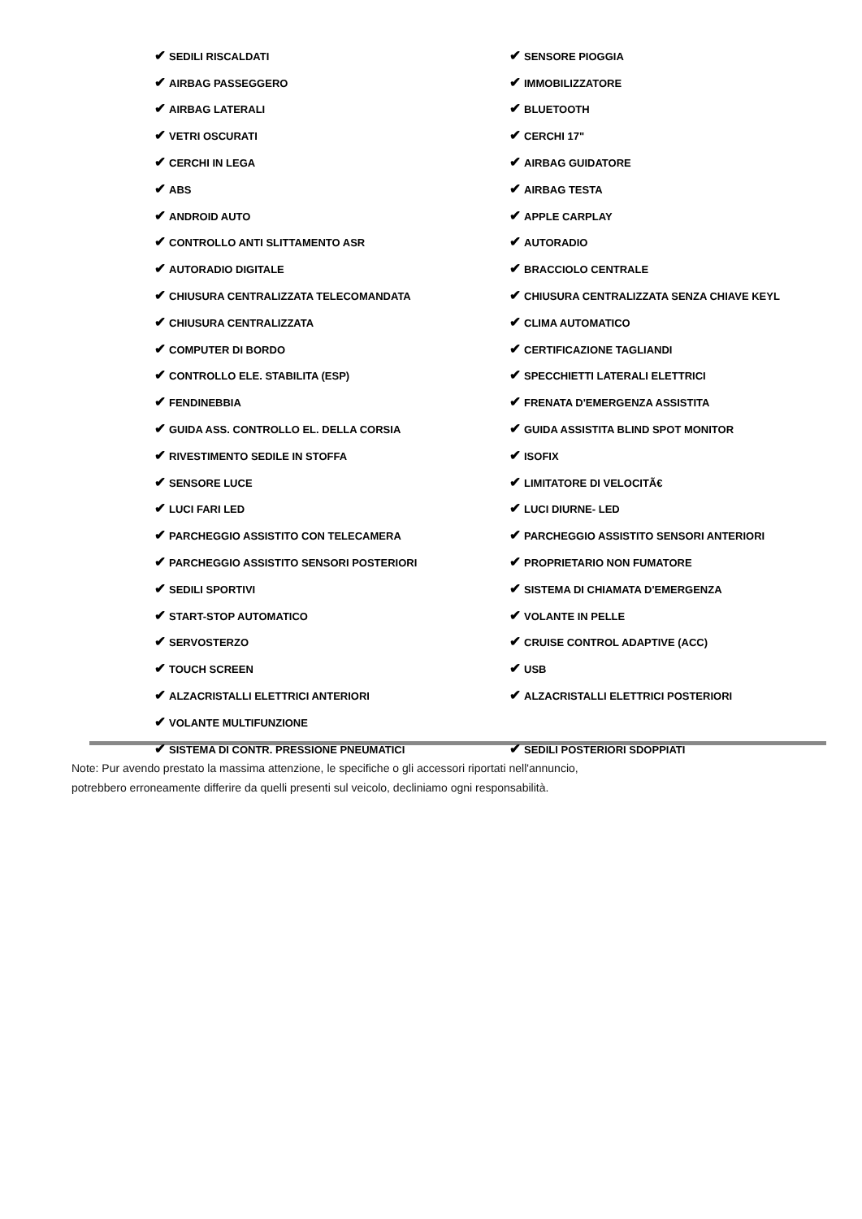| ✔ SEDILI RISCALDATI | ✔ SENSORE PIOGGIA |
| ✔ AIRBAG PASSEGGERO | ✔ IMMOBILIZZATORE |
| ✔ AIRBAG LATERALI | ✔ BLUETOOTH |
| ✔ VETRI OSCURATI | ✔ CERCHI 17" |
| ✔ CERCHI IN LEGA | ✔ AIRBAG GUIDATORE |
| ✔ ABS | ✔ AIRBAG TESTA |
| ✔ ANDROID AUTO | ✔ APPLE CARPLAY |
| ✔ CONTROLLO ANTI SLITTAMENTO ASR | ✔ AUTORADIO |
| ✔ AUTORADIO DIGITALE | ✔ BRACCIOLO CENTRALE |
| ✔ CHIUSURA CENTRALIZZATA TELECOMANDATA | ✔ CHIUSURA CENTRALIZZATA SENZA CHIAVE KEYL |
| ✔ CHIUSURA CENTRALIZZATA | ✔ CLIMA AUTOMATICO |
| ✔ COMPUTER DI BORDO | ✔ CERTIFICAZIONE TAGLIANDI |
| ✔ CONTROLLO ELE. STABILITA (ESP) | ✔ SPECCHIETTI LATERALI ELETTRICI |
| ✔ FENDINEBBIA | ✔ FRENATA D'EMERGENZA ASSISTITA |
| ✔ GUIDA ASS. CONTROLLO EL. DELLA CORSIA | ✔ GUIDA ASSISTITA BLIND SPOT MONITOR |
| ✔ RIVESTIMENTO SEDILE IN STOFFA | ✔ ISOFIX |
| ✔ SENSORE LUCE | ✔ LIMITATORE DI VELOCITÃ€ |
| ✔ LUCI FARI LED | ✔ LUCI DIURNE- LED |
| ✔ PARCHEGGIO ASSISTITO CON TELECAMERA | ✔ PARCHEGGIO ASSISTITO SENSORI ANTERIORI |
| ✔ PARCHEGGIO ASSISTITO SENSORI POSTERIORI | ✔ PROPRIETARIO NON FUMATORE |
| ✔ SEDILI SPORTIVI | ✔ SISTEMA DI CHIAMATA D'EMERGENZA |
| ✔ START-STOP AUTOMATICO | ✔ VOLANTE IN PELLE |
| ✔ SERVOSTERZO | ✔ CRUISE CONTROL ADAPTIVE (ACC) |
| ✔ TOUCH SCREEN | ✔ USB |
| ✔ ALZACRISTALLI ELETTRICI ANTERIORI | ✔ ALZACRISTALLI ELETTRICI POSTERIORI |
| ✔ VOLANTE MULTIFUNZIONE | |
| ✔ SISTEMA DI CONTR. PRESSIONE PNEUMATICI | ✔ SEDILI POSTERIORI SDOPPIATI |
Note: Pur avendo prestato la massima attenzione, le specifiche o gli accessori riportati nell'annuncio,
potrebbero erroneamente differire da quelli presenti sul veicolo, decliniamo ogni responsabilità.